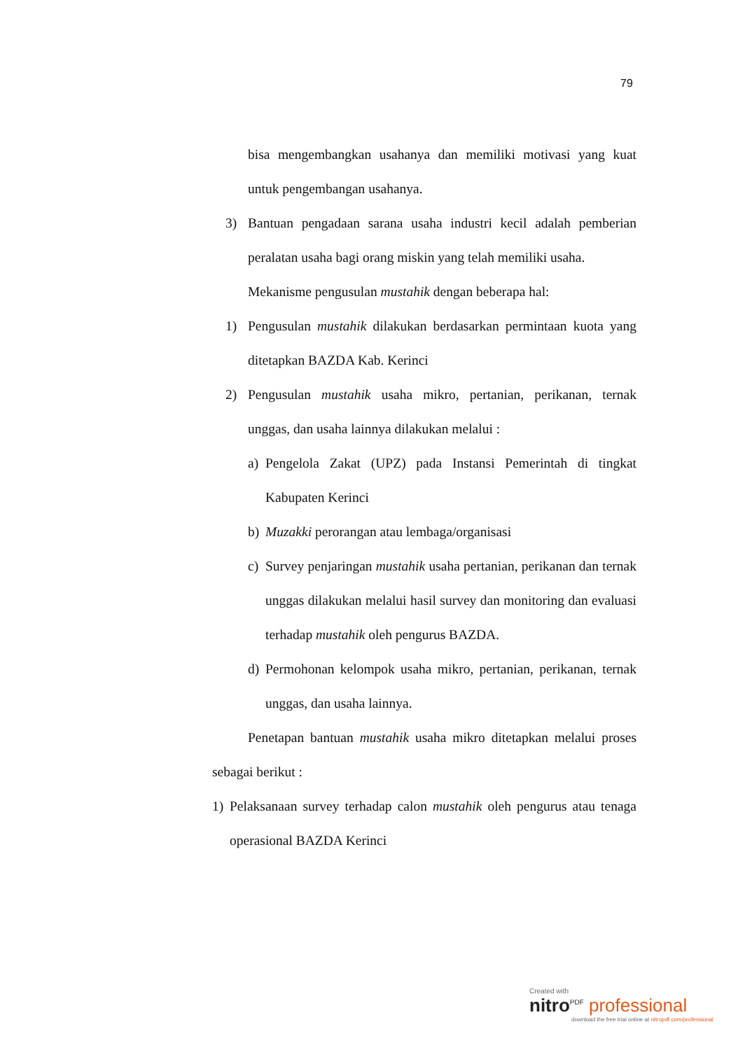79
bisa mengembangkan usahanya dan memiliki motivasi yang kuat untuk pengembangan usahanya.
3) Bantuan pengadaan sarana usaha industri kecil adalah pemberian peralatan usaha bagi orang miskin yang telah memiliki usaha.
Mekanisme pengusulan mustahik dengan beberapa hal:
1) Pengusulan mustahik dilakukan berdasarkan permintaan kuota yang ditetapkan BAZDA Kab. Kerinci
2) Pengusulan mustahik usaha mikro, pertanian, perikanan, ternak unggas, dan usaha lainnya dilakukan melalui :
a) Pengelola Zakat (UPZ) pada Instansi Pemerintah di tingkat Kabupaten Kerinci
b) Muzakki perorangan atau lembaga/organisasi
c) Survey penjaringan mustahik usaha pertanian, perikanan dan ternak unggas dilakukan melalui hasil survey dan monitoring dan evaluasi terhadap mustahik oleh pengurus BAZDA.
d) Permohonan kelompok usaha mikro, pertanian, perikanan, ternak unggas, dan usaha lainnya.
Penetapan bantuan mustahik usaha mikro ditetapkan melalui proses sebagai berikut :
1) Pelaksanaan survey terhadap calon mustahik oleh pengurus atau tenaga operasional BAZDA Kerinci
Created with
nitro<sup>PDF</sup> professional
download the free trial online at nitropdf.com/professional